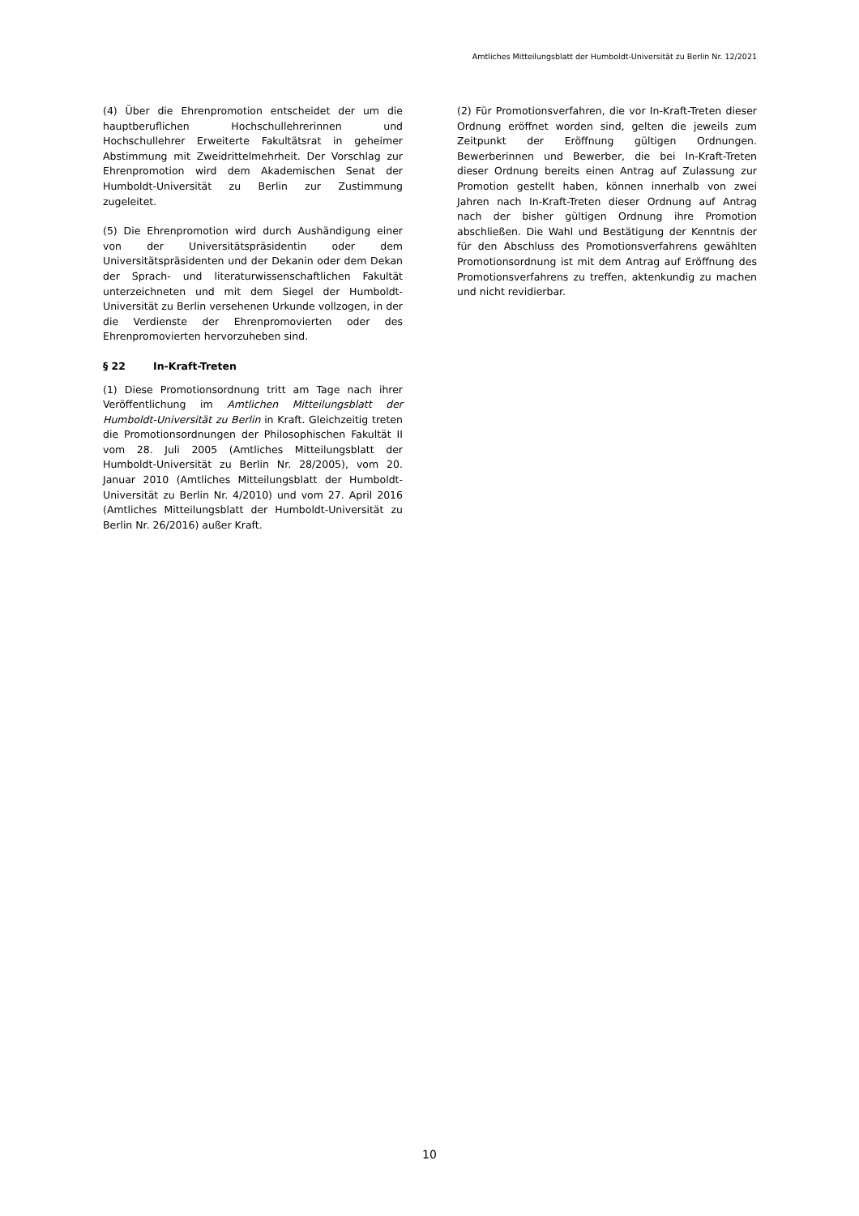Amtliches Mitteilungsblatt der Humboldt-Universität zu Berlin Nr. 12/2021
(4) Über die Ehrenpromotion entscheidet der um die hauptberuflichen Hochschullehrerinnen und Hochschullehrer Erweiterte Fakultätsrat in geheimer Abstimmung mit Zweidrittelmehrheit. Der Vorschlag zur Ehrenpromotion wird dem Akademischen Senat der Humboldt-Universität zu Berlin zur Zustimmung zugeleitet.
(5) Die Ehrenpromotion wird durch Aushändigung einer von der Universitätspräsidentin oder dem Universitätspräsidenten und der Dekanin oder dem Dekan der Sprach- und literaturwissenschaftlichen Fakultät unterzeichneten und mit dem Siegel der Humboldt-Universität zu Berlin versehenen Urkunde vollzogen, in der die Verdienste der Ehrenpromovierten oder des Ehrenpromovierten hervorzuheben sind.
§ 22 In-Kraft-Treten
(1) Diese Promotionsordnung tritt am Tage nach ihrer Veröffentlichung im Amtlichen Mitteilungsblatt der Humboldt-Universität zu Berlin in Kraft. Gleichzeitig treten die Promotionsordnungen der Philosophischen Fakultät II vom 28. Juli 2005 (Amtliches Mitteilungsblatt der Humboldt-Universität zu Berlin Nr. 28/2005), vom 20. Januar 2010 (Amtliches Mitteilungsblatt der Humboldt-Universität zu Berlin Nr. 4/2010) und vom 27. April 2016 (Amtliches Mitteilungsblatt der Humboldt-Universität zu Berlin Nr. 26/2016) außer Kraft.
(2) Für Promotionsverfahren, die vor In-Kraft-Treten dieser Ordnung eröffnet worden sind, gelten die jeweils zum Zeitpunkt der Eröffnung gültigen Ordnungen. Bewerberinnen und Bewerber, die bei In-Kraft-Treten dieser Ordnung bereits einen Antrag auf Zulassung zur Promotion gestellt haben, können innerhalb von zwei Jahren nach In-Kraft-Treten dieser Ordnung auf Antrag nach der bisher gültigen Ordnung ihre Promotion abschließen. Die Wahl und Bestätigung der Kenntnis der für den Abschluss des Promotionsverfahrens gewählten Promotionsordnung ist mit dem Antrag auf Eröffnung des Promotionsverfahrens zu treffen, aktenkundig zu machen und nicht revidierbar.
10